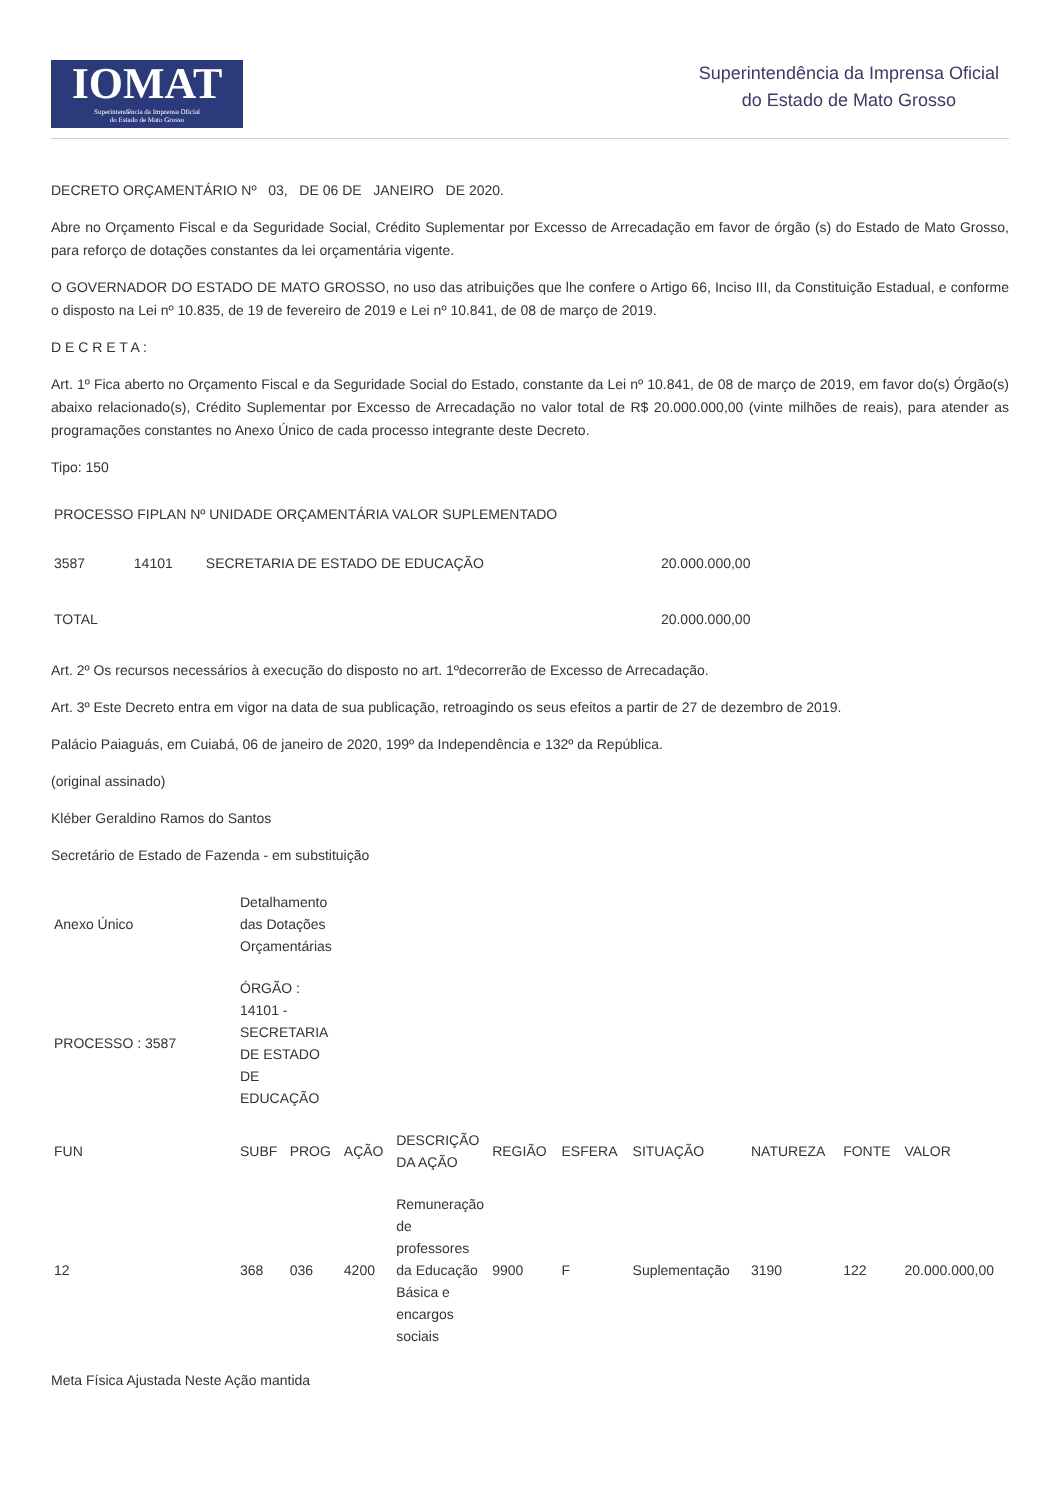IOMAT
Superintendência da Imprensa Oficial
do Estado de Mato Grosso
Superintendência da Imprensa Oficial
do Estado de Mato Grosso
DECRETO ORÇAMENTÁRIO Nº 03, DE 06 DE JANEIRO DE 2020.
Abre no Orçamento Fiscal e da Seguridade Social, Crédito Suplementar por Excesso de Arrecadação em favor de órgão (s) do Estado de Mato Grosso, para reforço de dotações constantes da lei orçamentária vigente.
O GOVERNADOR DO ESTADO DE MATO GROSSO, no uso das atribuições que lhe confere o Artigo 66, Inciso III, da Constituição Estadual, e conforme o disposto na Lei nº 10.835, de 19 de fevereiro de 2019 e Lei nº 10.841, de 08 de março de 2019.
D E C R E T A :
Art. 1º Fica aberto no Orçamento Fiscal e da Seguridade Social do Estado, constante da Lei nº 10.841, de 08 de março de 2019, em favor do(s) Órgão(s) abaixo relacionado(s), Crédito Suplementar por Excesso de Arrecadação no valor total de R$ 20.000.000,00 (vinte milhões de reais), para atender as programações constantes no Anexo Único de cada processo integrante deste Decreto.
Tipo: 150
| PROCESSO FIPLAN Nº UNIDADE ORÇAMENTÁRIA VALOR SUPLEMENTADO | | | |
| 3587 | 14101 | SECRETARIA DE ESTADO DE EDUCAÇÃO | 20.000.000,00 |
| TOTAL | | | 20.000.000,00 |
Art. 2º Os recursos necessários à execução do disposto no art. 1ºdecorrerão de Excesso de Arrecadação.
Art. 3º Este Decreto entra em vigor na data de sua publicação, retroagindo os seus efeitos a partir de 27 de dezembro de 2019.
Palácio Paiaguás, em Cuiabá, 06 de janeiro de 2020, 199º da Independência e 132º da República.
(original assinado)
Kléber Geraldino Ramos do Santos
Secretário de Estado de Fazenda - em substituição
| Anexo Único | Detalhamento das Dotações Orçamentárias | | | | | | | | | |
| PROCESSO : 3587 | ÓRGÃO : 14101 - SECRETARIA DE ESTADO DE EDUCAÇÃO | | | | | | | | | |
| FUN | SUBF | PROG | AÇÃO | DESCRIÇÃO DA AÇÃO | REGIÃO | ESFERA | SITUAÇÃO | NATUREZA | FONTE | VALOR |
| 12 | 368 | 036 | 4200 | Remuneração de professores da Educação Básica e encargos sociais | 9900 | F | Suplementação | 3190 | 122 | 20.000.000,00 |
Meta Física Ajustada Neste Ação mantida